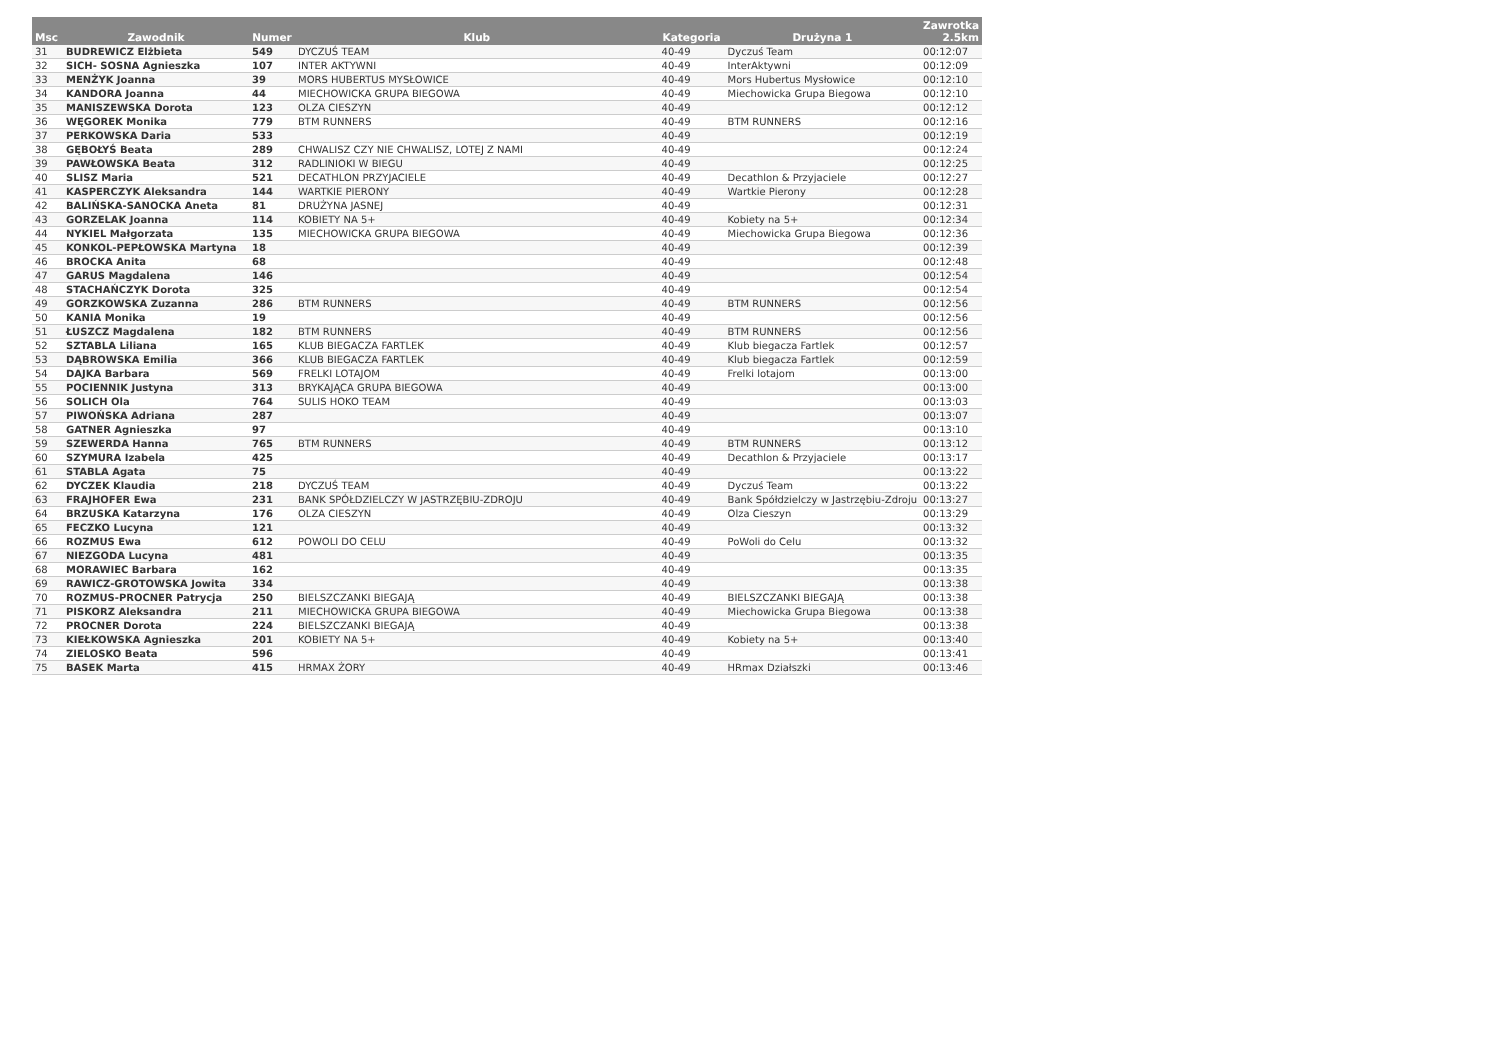| Msc | Zawodnik | Numer | Klub | Kategoria | Drużyna 1 | Zawrotka 2.5km |
| --- | --- | --- | --- | --- | --- | --- |
| 31 | BUDREWICZ Elżbieta | 549 | DYCZUŚ TEAM | 40-49 | Dyczuś Team | 00:12:07 |
| 32 | SICH- SOSNA Agnieszka | 107 | INTER AKTYWNI | 40-49 | InterAktywni | 00:12:09 |
| 33 | MENŻYK Joanna | 39 | MORS HUBERTUS MYSŁOWICE | 40-49 | Mors Hubertus Mysłowice | 00:12:10 |
| 34 | KANDORA Joanna | 44 | MIECHOWICKA GRUPA BIEGOWA | 40-49 | Miechowicka Grupa Biegowa | 00:12:10 |
| 35 | MANISZEWSKA Dorota | 123 | OLZA CIESZYN | 40-49 | | 00:12:12 |
| 36 | WĘGOREK Monika | 779 | BTM RUNNERS | 40-49 | BTM RUNNERS | 00:12:16 |
| 37 | PERKOWSKA Daria | 533 | | 40-49 | | 00:12:19 |
| 38 | GĘBOŁYŚ Beata | 289 | CHWALISZ CZY NIE CHWALISZ, LOTEJ Z NAMI | 40-49 | | 00:12:24 |
| 39 | PAWŁOWSKA Beata | 312 | RADLINIOKI W BIEGU | 40-49 | | 00:12:25 |
| 40 | SLISZ Maria | 521 | DECATHLON PRZYJACIELE | 40-49 | Decathlon & Przyjaciele | 00:12:27 |
| 41 | KASPERCZYK Aleksandra | 144 | WARTKIE PIERONY | 40-49 | Wartkie Pierony | 00:12:28 |
| 42 | BALIŃSKA-SANOCKA Aneta | 81 | DRUŻYNA JASNEJ | 40-49 | | 00:12:31 |
| 43 | GORZELAK Joanna | 114 | KOBIETY NA 5+ | 40-49 | Kobiety na 5+ | 00:12:34 |
| 44 | NYKIEL Małgorzata | 135 | MIECHOWICKA GRUPA BIEGOWA | 40-49 | Miechowicka Grupa Biegowa | 00:12:36 |
| 45 | KONKOL-PEPŁOWSKA Martyna | 18 | | 40-49 | | 00:12:39 |
| 46 | BROCKA Anita | 68 | | 40-49 | | 00:12:48 |
| 47 | GARUS Magdalena | 146 | | 40-49 | | 00:12:54 |
| 48 | STACHAŃCZYK Dorota | 325 | | 40-49 | | 00:12:54 |
| 49 | GORZKOWSKA Zuzanna | 286 | BTM RUNNERS | 40-49 | BTM RUNNERS | 00:12:56 |
| 50 | KANIA Monika | 19 | | 40-49 | | 00:12:56 |
| 51 | ŁUSZCZ Magdalena | 182 | BTM RUNNERS | 40-49 | BTM RUNNERS | 00:12:56 |
| 52 | SZTABLA Liliana | 165 | KLUB BIEGACZA FARTLEK | 40-49 | Klub biegacza Fartlek | 00:12:57 |
| 53 | DĄBROWSKA Emilia | 366 | KLUB BIEGACZA FARTLEK | 40-49 | Klub biegacza Fartlek | 00:12:59 |
| 54 | DAJKA Barbara | 569 | FRELKI LOTAJOM | 40-49 | Frelki lotajom | 00:13:00 |
| 55 | POCIENNIK Justyna | 313 | BRYKAJĄCA GRUPA BIEGOWA | 40-49 | | 00:13:00 |
| 56 | SOLICH Ola | 764 | SULIS HOKO TEAM | 40-49 | | 00:13:03 |
| 57 | PIWOŃSKA Adriana | 287 | | 40-49 | | 00:13:07 |
| 58 | GATNER Agnieszka | 97 | | 40-49 | | 00:13:10 |
| 59 | SZEWERDA Hanna | 765 | BTM RUNNERS | 40-49 | BTM RUNNERS | 00:13:12 |
| 60 | SZYMURA Izabela | 425 | | 40-49 | Decathlon & Przyjaciele | 00:13:17 |
| 61 | STABLA Agata | 75 | | 40-49 | | 00:13:22 |
| 62 | DYCZEK Klaudia | 218 | DYCZUŚ TEAM | 40-49 | Dyczuś Team | 00:13:22 |
| 63 | FRAJHOFER Ewa | 231 | BANK SPÓŁDZIELCZY W JASTRZĘBIU-ZDROJU | 40-49 | Bank Spółdzielczy w Jastrzębiu-Zdroju | 00:13:27 |
| 64 | BRZUSKA Katarzyna | 176 | OLZA CIESZYN | 40-49 | Olza Cieszyn | 00:13:29 |
| 65 | FECZKO Lucyna | 121 | | 40-49 | | 00:13:32 |
| 66 | ROZMUS Ewa | 612 | POWOLI DO CELU | 40-49 | PoWoli do Celu | 00:13:32 |
| 67 | NIEZGODA Lucyna | 481 | | 40-49 | | 00:13:35 |
| 68 | MORAWIEC Barbara | 162 | | 40-49 | | 00:13:35 |
| 69 | RAWICZ-GROTOWSKA Jowita | 334 | | 40-49 | | 00:13:38 |
| 70 | ROZMUS-PROCNER Patrycja | 250 | BIELSZCZANKI BIEGAJĄ | 40-49 | BIELSZCZANKI BIEGAJĄ | 00:13:38 |
| 71 | PISKORZ Aleksandra | 211 | MIECHOWICKA GRUPA BIEGOWA | 40-49 | Miechowicka Grupa Biegowa | 00:13:38 |
| 72 | PROCNER Dorota | 224 | BIELSZCZANKI BIEGAJĄ | 40-49 | | 00:13:38 |
| 73 | KIEŁKOWSKA Agnieszka | 201 | KOBIETY NA 5+ | 40-49 | Kobiety na 5+ | 00:13:40 |
| 74 | ZIELOSKO Beata | 596 | | 40-49 | | 00:13:41 |
| 75 | BASEK Marta | 415 | HRMAX ŻORY | 40-49 | HRmax Działszki | 00:13:46 |